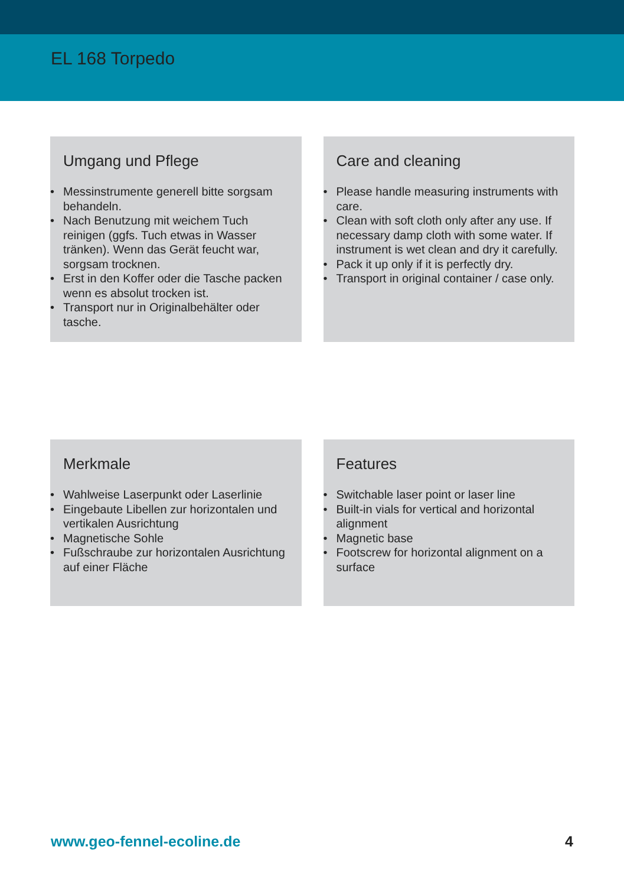EL 168 Torpedo
Umgang und Pflege
• Messinstrumente generell bitte sorgsam behandeln.
• Nach Benutzung mit weichem Tuch reinigen (ggfs. Tuch etwas in Wasser tränken). Wenn das Gerät feucht war, sorgsam trocknen.
• Erst in den Koffer oder die Tasche packen wenn es absolut trocken ist.
• Transport nur in Originalbehälter oder tasche.
Care and cleaning
• Please handle measuring instruments with care.
• Clean with soft cloth only after any use. If necessary damp cloth with some water. If instrument is wet clean and dry it carefully.
• Pack it up only if it is perfectly dry.
• Transport in original container / case only.
Merkmale
• Wahlweise Laserpunkt oder Laserlinie
• Eingebaute Libellen zur horizontalen und vertikalen Ausrichtung
• Magnetische Sohle
• Fußschraube zur horizontalen Ausrichtung auf einer Fläche
Features
• Switchable laser point or laser line
• Built-in vials for vertical and horizontal alignment
• Magnetic base
• Footscrew for horizontal alignment on a surface
www.geo-fennel-ecoline.de 4